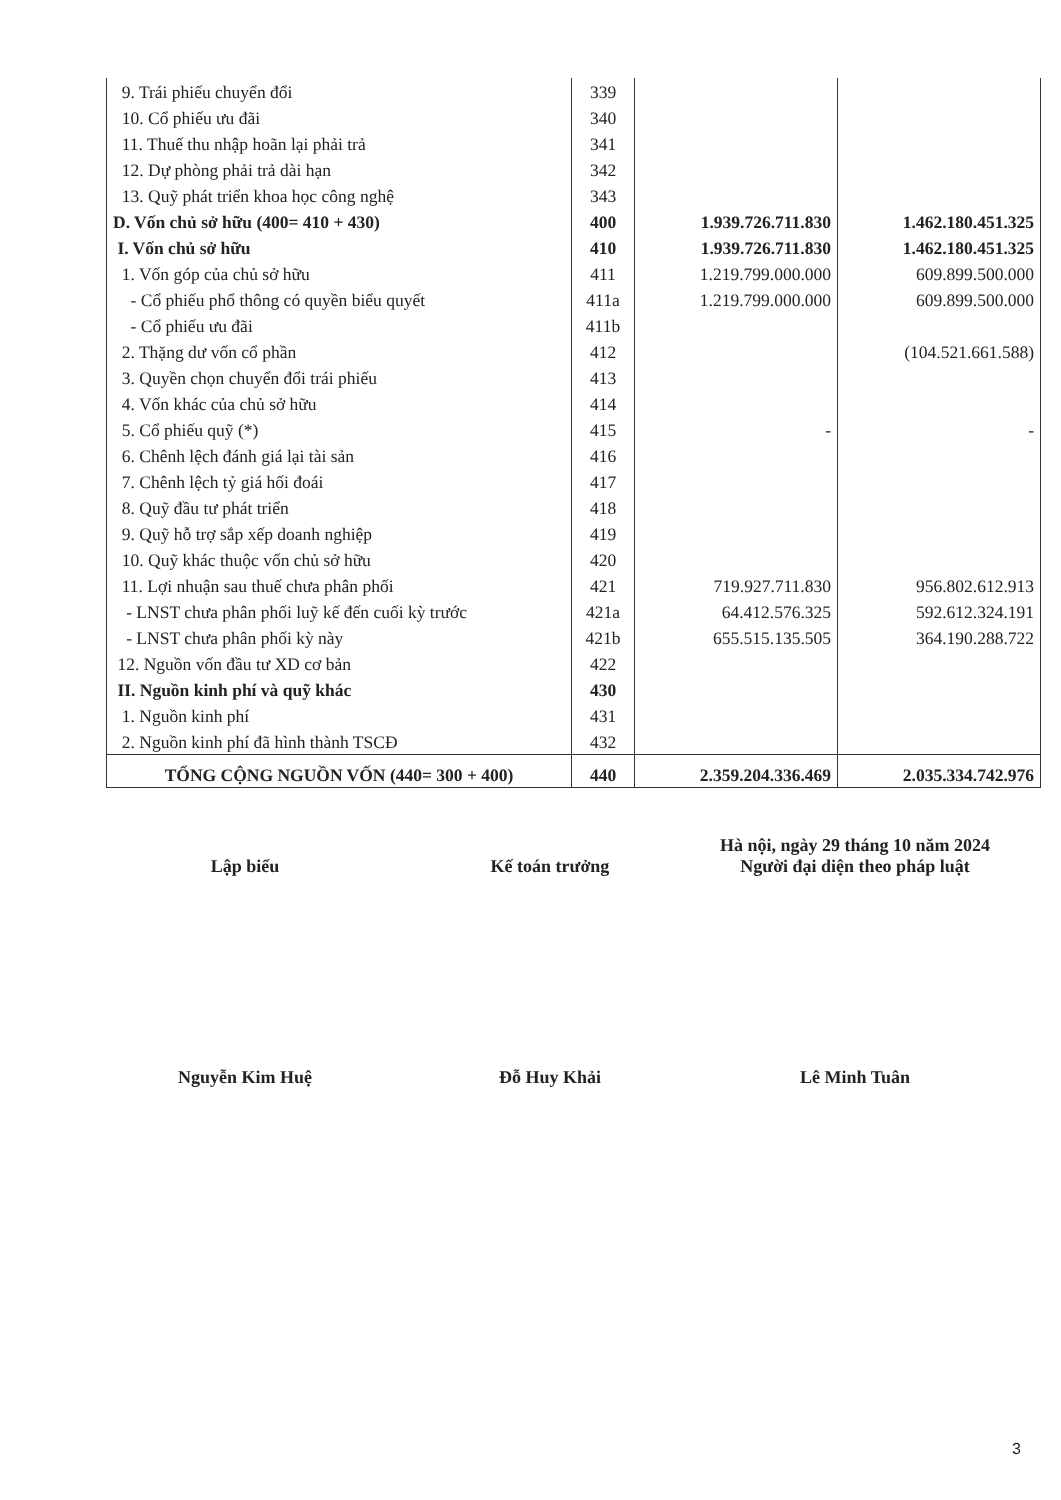| 9. Trái phiếu chuyển đổi | 339 | | |
| 10. Cổ phiếu ưu đãi | 340 | | |
| 11. Thuế thu nhập hoãn lại phải trả | 341 | | |
| 12. Dự phòng phải trả dài hạn | 342 | | |
| 13. Quỹ phát triển khoa học công nghệ | 343 | | |
| D. Vốn chủ sở hữu (400= 410 + 430) | 400 | 1.939.726.711.830 | 1.462.180.451.325 |
| I. Vốn chủ sở hữu | 410 | 1.939.726.711.830 | 1.462.180.451.325 |
| 1. Vốn góp của chủ sở hữu | 411 | 1.219.799.000.000 | 609.899.500.000 |
| - Cổ phiếu phổ thông có quyền biểu quyết | 411a | 1.219.799.000.000 | 609.899.500.000 |
| - Cổ phiếu ưu đãi | 411b | | |
| 2. Thặng dư vốn cổ phần | 412 | | (104.521.661.588) |
| 3. Quyền chọn chuyển đổi trái phiếu | 413 | | |
| 4. Vốn khác của chủ sở hữu | 414 | | |
| 5. Cổ phiếu quỹ (*) | 415 | - | - |
| 6. Chênh lệch đánh giá lại tài sản | 416 | | |
| 7. Chênh lệch tỷ giá hối đoái | 417 | | |
| 8. Quỹ đầu tư phát triển | 418 | | |
| 9. Quỹ hỗ trợ sắp xếp doanh nghiệp | 419 | | |
| 10. Quỹ khác thuộc vốn chủ sở hữu | 420 | | |
| 11. Lợi nhuận sau thuế chưa phân phối | 421 | 719.927.711.830 | 956.802.612.913 |
| - LNST chưa phân phối luỹ kế đến cuối kỳ trước | 421a | 64.412.576.325 | 592.612.324.191 |
| - LNST chưa phân phối kỳ này | 421b | 655.515.135.505 | 364.190.288.722 |
| 12. Nguồn vốn đầu tư XD cơ bản | 422 | | |
| II. Nguồn kinh phí và quỹ khác | 430 | | |
| 1. Nguồn kinh phí | 431 | | |
| 2. Nguồn kinh phí đã hình thành TSCĐ | 432 | | |
| TỔNG CỘNG NGUỒN VỐN (440= 300 + 400) | 440 | 2.359.204.336.469 | 2.035.334.742.976 |
Lập biểu
Nguyễn Kim Huệ
Kế toán trưởng
Đỗ Huy Khải
Hà nội, ngày 29 tháng 10 năm 2024
Người đại diện theo pháp luật
Lê Minh Tuân
3